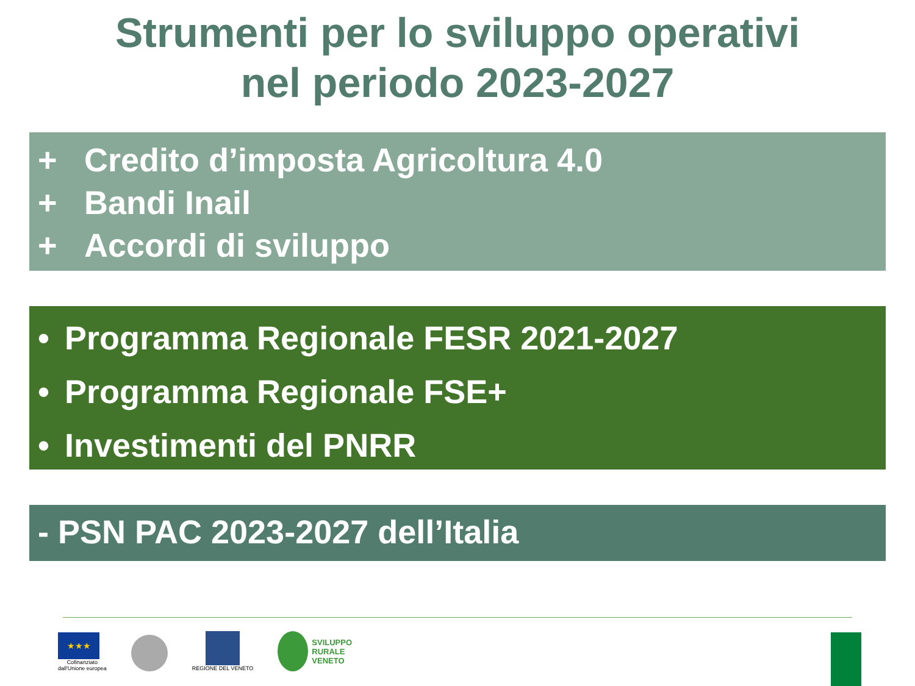Strumenti per lo sviluppo operativi
nel periodo 2023-2027
+ Credito d’imposta Agricoltura 4.0
+ Bandi Inail
+ Accordi di sviluppo
• Programma Regionale FESR 2021-2027
• Programma Regionale FSE+
• Investimenti del PNRR
- PSN PAC 2023-2027 dell’Italia
★★★
Cofinanziato
dall'Unione europea
REGIONE DEL VENETO
SVILUPPO
RURALE
VENETO